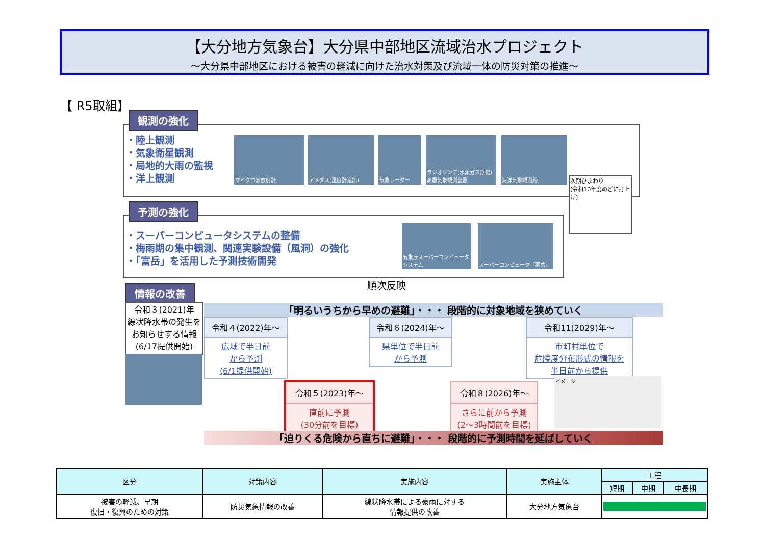【大分地方気象台】大分県中部地区流域治水プロジェクト
～大分県中部地区における被害の軽減に向けた治水対策及び流域一体の防災対策の推進～
【 R5取組】
観測の強化
・陸上観測
・気象衛星観測
・局地的大雨の監視
・洋上観測
マイクロ波放射計 アメダス(湿度計追加) 気象レーダー
ラジオゾンデ(水素ガス浮揚) 高層気象観測装置
海洋気象観測船
次期ひまわり
(令和10年度めどに打上げ)
予測の強化
・スーパーコンピュータシステムの整備
・梅雨期の集中観測、関連実験設備（風洞）の強化
・「富岳」を活用した予測技術開発
気象庁スーパーコンピュータシステム
スーパーコンピュータ「富岳」
順次反映
情報の改善
令和３(2021)年
線状降水帯の発生をお知らせする情報
(6/17提供開始)
「明るいうちから早めの避難」・・・ 段階的に対象地域を狭めていく
令和４(2022)年～
広域で半日前
から予測
(6/1提供開始)
令和６(2024)年～
県単位で半日前
から予測
令和11(2029)年～
市町村単位で
危険度分布形式の情報を
半日前から提供
令和５(2023)年～
直前に予測
(30分前を目標)
令和８(2026)年～
さらに前から予測
(2～3時間前を目標)
イメージ
「迫りくる危険から直ちに避難」・・・ 段階的に予測時間を延ばしていく
| 区分 | 対策内容 | 実施内容 | 実施主体 | 工程 | | |
| --- | --- | --- | --- | --- | --- | --- |
| | | | | 短期 | 中期 | 中長期 |
| 被害の軽減、早期 復旧・復興のための対策 | 防災気象情報の改善 | 線状降水帯による豪雨に対する 情報提供の改善 | 大分地方気象台 | | | |